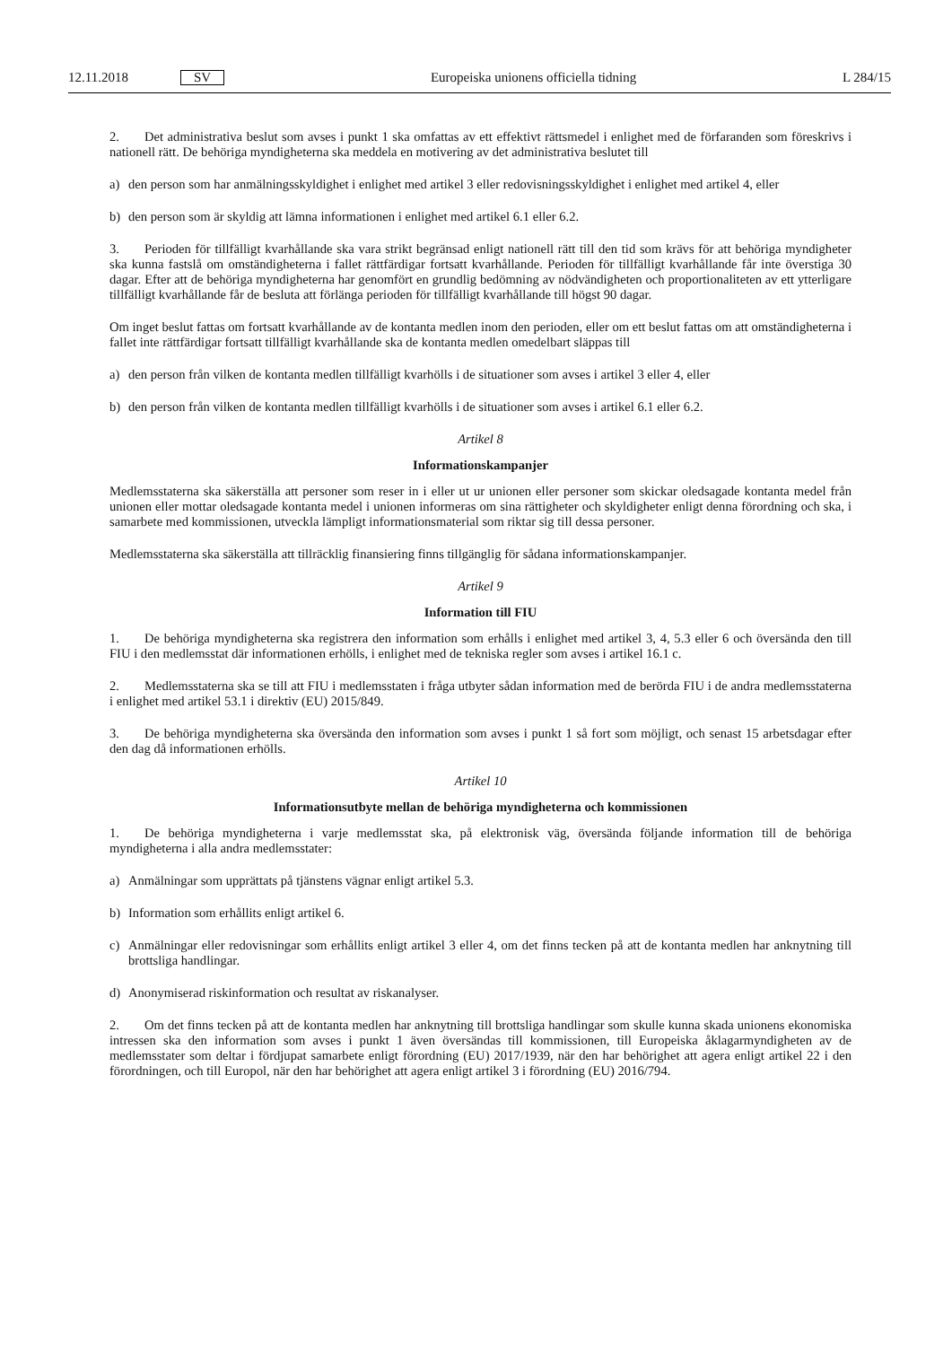12.11.2018 SV Europeiska unionens officiella tidning L 284/15
2. Det administrativa beslut som avses i punkt 1 ska omfattas av ett effektivt rättsmedel i enlighet med de förfaranden som föreskrivs i nationell rätt. De behöriga myndigheterna ska meddela en motivering av det administrativa beslutet till
a) den person som har anmälningsskyldighet i enlighet med artikel 3 eller redovisningsskyldighet i enlighet med artikel 4, eller
b) den person som är skyldig att lämna informationen i enlighet med artikel 6.1 eller 6.2.
3. Perioden för tillfälligt kvarhållande ska vara strikt begränsad enligt nationell rätt till den tid som krävs för att behöriga myndigheter ska kunna fastslå om omständigheterna i fallet rättfärdigar fortsatt kvarhållande. Perioden för tillfälligt kvarhållande får inte överstiga 30 dagar. Efter att de behöriga myndigheterna har genomfört en grundlig bedömning av nödvändigheten och proportionaliteten av ett ytterligare tillfälligt kvarhållande får de besluta att förlänga perioden för tillfälligt kvarhållande till högst 90 dagar.
Om inget beslut fattas om fortsatt kvarhållande av de kontanta medlen inom den perioden, eller om ett beslut fattas om att omständigheterna i fallet inte rättfärdigar fortsatt tillfälligt kvarhållande ska de kontanta medlen omedelbart släppas till
a) den person från vilken de kontanta medlen tillfälligt kvarhölls i de situationer som avses i artikel 3 eller 4, eller
b) den person från vilken de kontanta medlen tillfälligt kvarhölls i de situationer som avses i artikel 6.1 eller 6.2.
Artikel 8
Informationskampanjer
Medlemsstaterna ska säkerställa att personer som reser in i eller ut ur unionen eller personer som skickar oledsagade kontanta medel från unionen eller mottar oledsagade kontanta medel i unionen informeras om sina rättigheter och skyldigheter enligt denna förordning och ska, i samarbete med kommissionen, utveckla lämpligt informationsmaterial som riktar sig till dessa personer.
Medlemsstaterna ska säkerställa att tillräcklig finansiering finns tillgänglig för sådana informationskampanjer.
Artikel 9
Information till FIU
1. De behöriga myndigheterna ska registrera den information som erhålls i enlighet med artikel 3, 4, 5.3 eller 6 och översända den till FIU i den medlemsstat där informationen erhölls, i enlighet med de tekniska regler som avses i artikel 16.1 c.
2. Medlemsstaterna ska se till att FIU i medlemsstaten i fråga utbyter sådan information med de berörda FIU i de andra medlemsstaterna i enlighet med artikel 53.1 i direktiv (EU) 2015/849.
3. De behöriga myndigheterna ska översända den information som avses i punkt 1 så fort som möjligt, och senast 15 arbetsdagar efter den dag då informationen erhölls.
Artikel 10
Informationsutbyte mellan de behöriga myndigheterna och kommissionen
1. De behöriga myndigheterna i varje medlemsstat ska, på elektronisk väg, översända följande information till de behöriga myndigheterna i alla andra medlemsstater:
a) Anmälningar som upprättats på tjänstens vägnar enligt artikel 5.3.
b) Information som erhållits enligt artikel 6.
c) Anmälningar eller redovisningar som erhållits enligt artikel 3 eller 4, om det finns tecken på att de kontanta medlen har anknytning till brottsliga handlingar.
d) Anonymiserad riskinformation och resultat av riskanalyser.
2. Om det finns tecken på att de kontanta medlen har anknytning till brottsliga handlingar som skulle kunna skada unionens ekonomiska intressen ska den information som avses i punkt 1 även översändas till kommissionen, till Europeiska åklagarmyndigheten av de medlemsstater som deltar i fördjupat samarbete enligt förordning (EU) 2017/1939, när den har behörighet att agera enligt artikel 22 i den förordningen, och till Europol, när den har behörighet att agera enligt artikel 3 i förordning (EU) 2016/794.